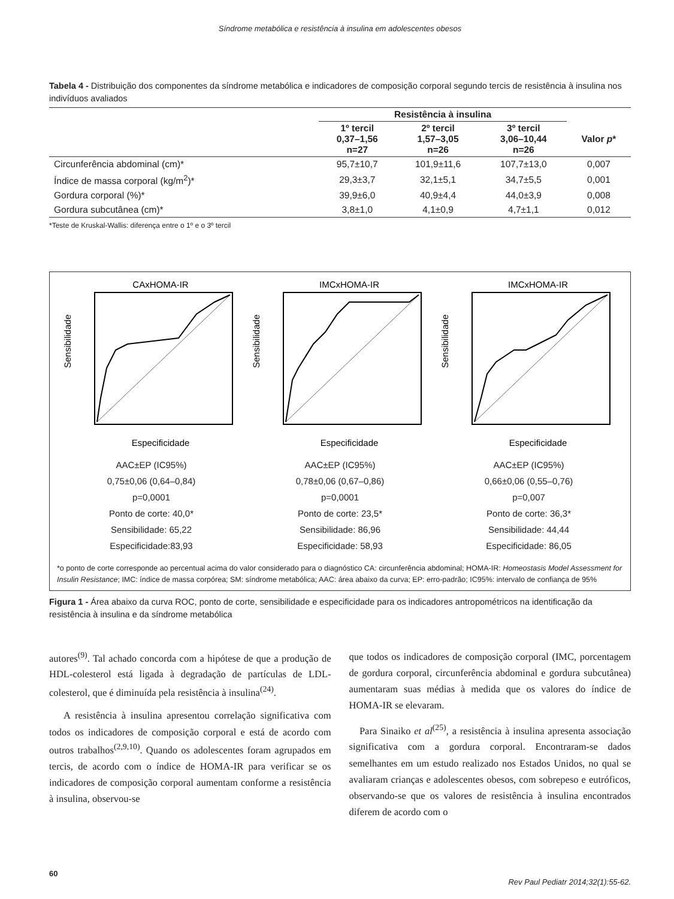Síndrome metabólica e resistência à insulina em adolescentes obesos
Tabela 4 - Distribuição dos componentes da síndrome metabólica e indicadores de composição corporal segundo tercis de resistência à insulina nos indivíduos avaliados
| | Resistência à insulina | | | |
| --- | --- | --- | --- | --- |
| | 1º tercil 0,37–1,56 n=27 | 2º tercil 1,57–3,05 n=26 | 3º tercil 3,06–10,44 n=26 | Valor p * |
| Circunferência abdominal (cm)* | 95,7±10,7 | 101,9±11,6 | 107,7±13,0 | 0,007 |
| Índice de massa corporal (kg/m<sup>2</sup>)* | 29,3±3,7 | 32,1±5,1 | 34,7±5,5 | 0,001 |
| Gordura corporal (%)* | 39,9±6,0 | 40,9±4,4 | 44,0±3,9 | 0,008 |
| Gordura subcutânea (cm)* | 3,8±1,0 | 4,1±0,9 | 4,7±1,1 | 0,012 |
*Teste de Kruskal-Wallis: diferença entre o 1º e o 3º tercil
CAxHOMA-IR
Especificidade
Sensibilidade
AAC±EP (IC95%)
0,75±0,06 (0,64–0,84)
p=0,0001
Ponto de corte: 40,0*
Sensibilidade: 65,22
Especificidade:83,93
IMCxHOMA-IR
Especificidade
Sensibilidade
AAC±EP (IC95%)
0,78±0,06 (0,67–0,86)
p=0,0001
Ponto de corte: 23,5*
Sensibilidade: 86,96
Especificidade: 58,93
IMCxHOMA-IR
Especificidade
Sensibilidade
AAC±EP (IC95%)
0,66±0,06 (0,55–0,76)
p=0,007
Ponto de corte: 36,3*
Sensibilidade: 44,44
Especificidade: 86,05
*o ponto de corte corresponde ao percentual acima do valor considerado para o diagnóstico CA: circunferência abdominal; HOMA-IR: Homeostasis Model Assessment for Insulin Resistance; IMC: índice de massa corpórea; SM: síndrome metabólica; AAC: área abaixo da curva; EP: erro-padrão; IC95%: intervalo de confiança de 95%
Figura 1 - Área abaixo da curva ROC, ponto de corte, sensibilidade e especificidade para os indicadores antropométricos na identificação da resistência à insulina e da síndrome metabólica
autores<sup>(9)</sup>. Tal achado concorda com a hipótese de que a produção de HDL-colesterol está ligada à degradação de partículas de LDL-colesterol, que é diminuída pela resistência à insulina<sup>(24)</sup>.
A resistência à insulina apresentou correlação significativa com todos os indicadores de composição corporal e está de acordo com outros trabalhos<sup>(2,9,10)</sup>. Quando os adolescentes foram agrupados em tercis, de acordo com o índice de HOMA-IR para verificar se os indicadores de composição corporal aumentam conforme a resistência à insulina, observou-se
que todos os indicadores de composição corporal (IMC, porcentagem de gordura corporal, circunferência abdominal e gordura subcutânea) aumentaram suas médias à medida que os valores do índice de HOMA-IR se elevaram.
Para Sinaiko et al<sup>(25)</sup>, a resistência à insulina apresenta associação significativa com a gordura corporal. Encontraram-se dados semelhantes em um estudo realizado nos Estados Unidos, no qual se avaliaram crianças e adolescentes obesos, com sobrepeso e eutróficos, observando-se que os valores de resistência à insulina encontrados diferem de acordo com o
60 Rev Paul Pediatr 2014;32(1):55-62.